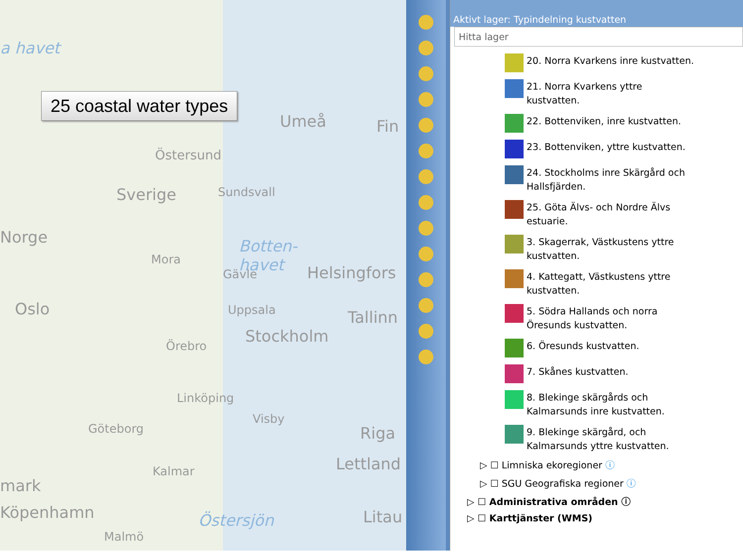a havet
Umeå Fin
Östersund
Sverige Sundsvall
Norge Botten-
havet Mora
Gävle Helsingfors
Oslo Uppsala Tallinn
Stockholm
Örebro
Linköping
Visby
Göteborg Riga
Lettland Kalmar
mark
Köpenhamn Östersjön Litau
Malmö
25 coastal water types
Aktivt lager: Typindelning kustvatten
Hitta lager
20. Norra Kvarkens inre kustvatten.
21. Norra Kvarkens yttre
kustvatten.
22. Bottenviken, inre kustvatten.
23. Bottenviken, yttre kustvatten.
24. Stockholms inre Skärgård och
Hallsfjärden.
25. Göta Älvs- och Nordre Älvs
estuarie.
3. Skagerrak, Västkustens yttre
kustvatten.
4. Kattegatt, Västkustens yttre
kustvatten.
5. Södra Hallands och norra
Öresunds kustvatten.
6. Öresunds kustvatten.
7. Skånes kustvatten.
8. Blekinge skärgårds och
Kalmarsunds inre kustvatten.
9. Blekinge skärgård, och
Kalmarsunds yttre kustvatten.
▷ ☐ Limniska ekoregioner ⓘ
▷ ☐ SGU Geografiska regioner ⓘ
▷ ☐ Administrativa områden ⓘ
▷ ☐ Karttjänster (WMS)